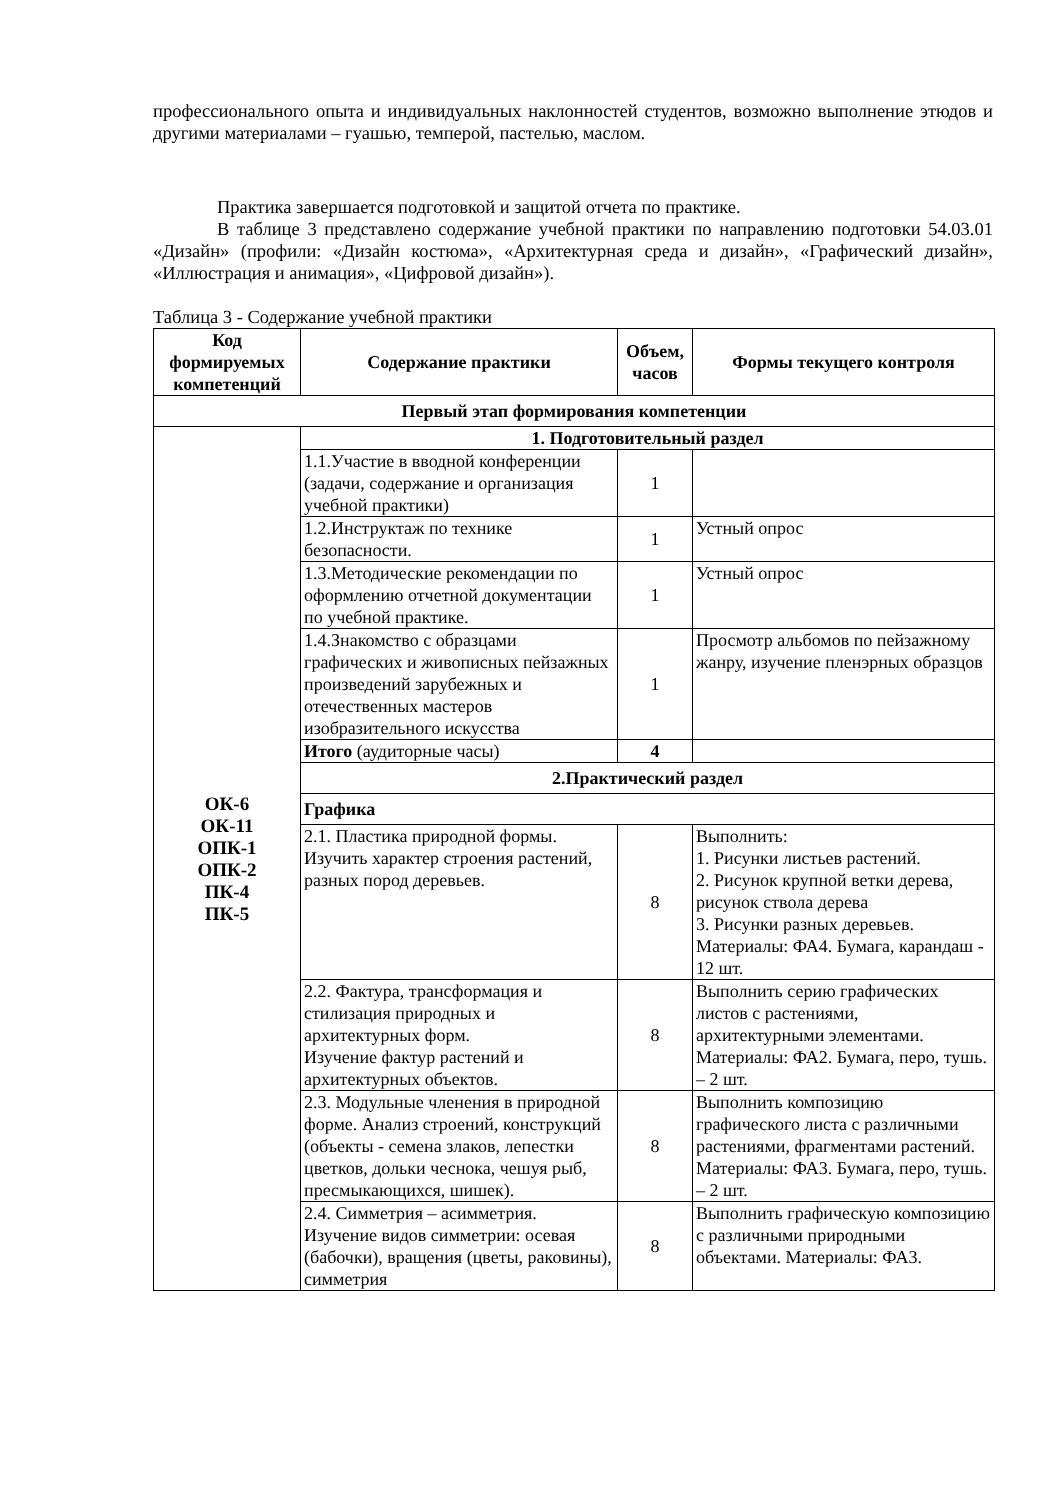профессионального опыта и индивидуальных наклонностей студентов, возможно выполнение этюдов и другими материалами – гуашью, темперой, пастелью, маслом.
Практика завершается подготовкой и защитой отчета по практике.
В таблице 3 представлено содержание учебной практики по направлению подготовки 54.03.01 «Дизайн» (профили: «Дизайн костюма», «Архитектурная среда и дизайн», «Графический дизайн», «Иллюстрация и анимация», «Цифровой дизайн»).
Таблица 3 - Содержание учебной практики
| Код формируемых компетенций | Содержание практики | Объем, часов | Формы текущего контроля |
| --- | --- | --- | --- |
| Первый этап формирования компетенции | | | |
| ОК-6 ОК-11 ОПК-1 ОПК-2 ПК-4 ПК-5 | 1. Подготовительный раздел | | |
| | 1.1.Участие в вводной конференции (задачи, содержание и организация учебной практики) | 1 | |
| | 1.2.Инструктаж по технике безопасности. | 1 | Устный опрос |
| | 1.3.Методические рекомендации по оформлению отчетной документации по учебной практике. | 1 | Устный опрос |
| | 1.4.Знакомство с образцами графических и живописных пейзажных произведений зарубежных и отечественных мастеров изобразительного искусства | 1 | Просмотр альбомов по пейзажному жанру, изучение пленэрных образцов |
| | Итого (аудиторные часы) | 4 | |
| | 2.Практический раздел | | |
| | Графика | | |
| | 2.1. Пластика природной формы. Изучить характер строения растений, разных пород деревьев. | 8 | Выполнить: 1. Рисунки листьев растений. 2. Рисунок крупной ветки дерева, рисунок ствола дерева 3. Рисунки разных деревьев. Материалы: ФА4. Бумага, карандаш - 12 шт. |
| | 2.2. Фактура, трансформация и стилизация природных и архитектурных форм. Изучение фактур растений и архитектурных объектов. | 8 | Выполнить серию графических листов с растениями, архитектурными элементами. Материалы: ФА2. Бумага, перо, тушь. – 2 шт. |
| | 2.3. Модульные членения в природной форме. Анализ строений, конструкций (объекты - семена злаков, лепестки цветков, дольки чеснока, чешуя рыб, пресмыкающихся, шишек). | 8 | Выполнить композицию графического листа с различными растениями, фрагментами растений. Материалы: ФА3. Бумага, перо, тушь. – 2 шт. |
| | 2.4. Симметрия – асимметрия. Изучение видов симметрии: осевая (бабочки), вращения (цветы, раковины), симметрия | 8 | Выполнить графическую композицию с различными природными объектами. Материалы: ФА3. |